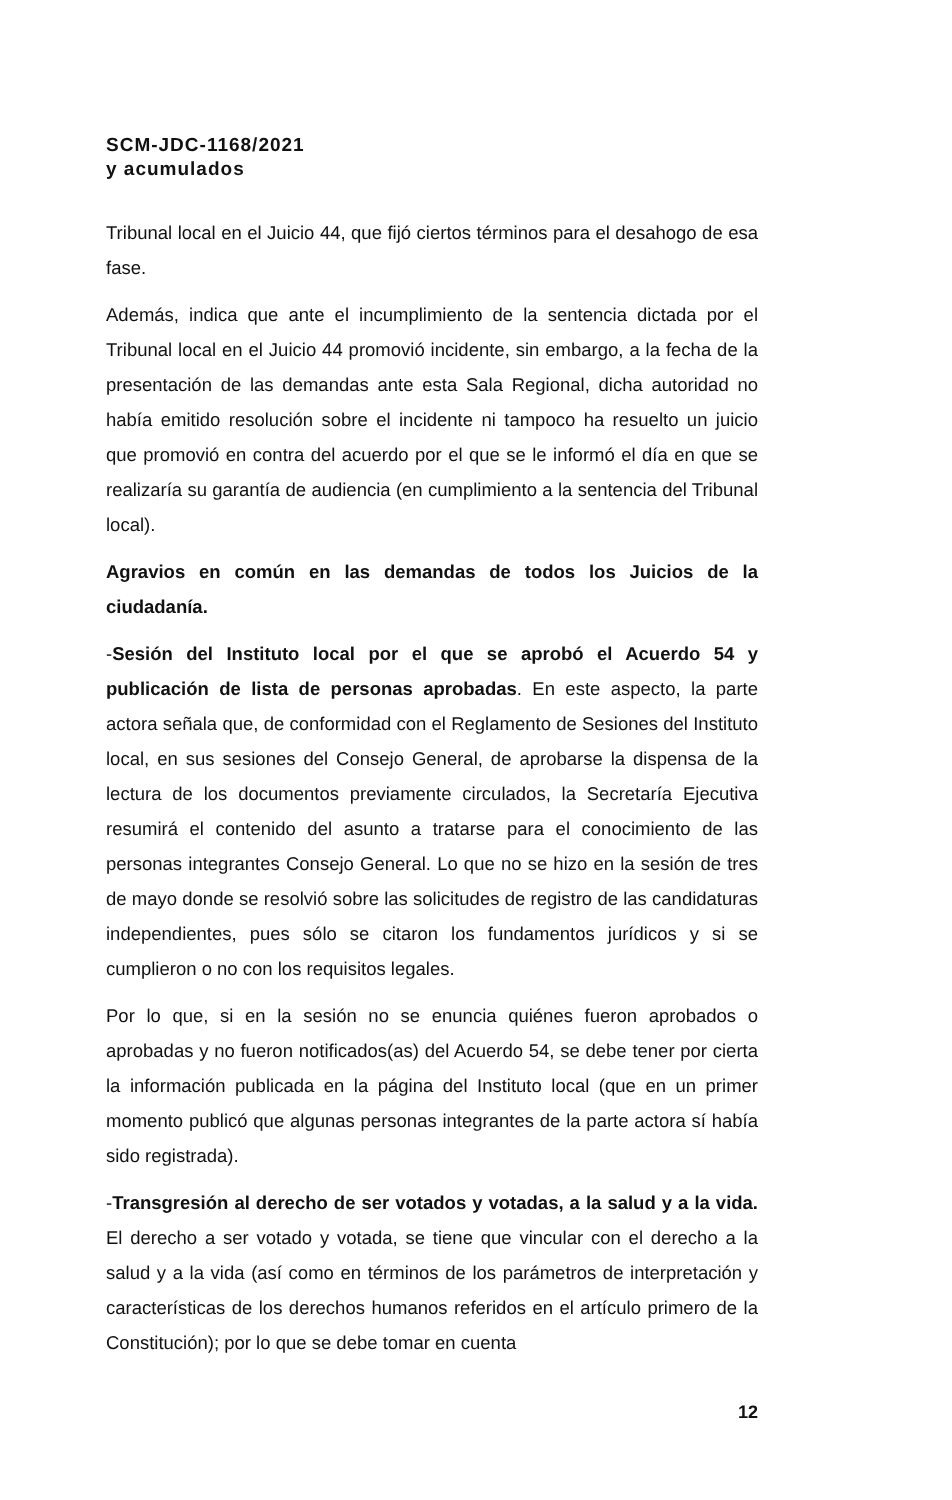SCM-JDC-1168/2021
y acumulados
Tribunal local en el Juicio 44, que fijó ciertos términos para el desahogo de esa fase.
Además, indica que ante el incumplimiento de la sentencia dictada por el Tribunal local en el Juicio 44 promovió incidente, sin embargo, a la fecha de la presentación de las demandas ante esta Sala Regional, dicha autoridad no había emitido resolución sobre el incidente ni tampoco ha resuelto un juicio que promovió en contra del acuerdo por el que se le informó el día en que se realizaría su garantía de audiencia (en cumplimiento a la sentencia del Tribunal local).
Agravios en común en las demandas de todos los Juicios de la ciudadanía.
-Sesión del Instituto local por el que se aprobó el Acuerdo 54 y publicación de lista de personas aprobadas. En este aspecto, la parte actora señala que, de conformidad con el Reglamento de Sesiones del Instituto local, en sus sesiones del Consejo General, de aprobarse la dispensa de la lectura de los documentos previamente circulados, la Secretaría Ejecutiva resumirá el contenido del asunto a tratarse para el conocimiento de las personas integrantes Consejo General. Lo que no se hizo en la sesión de tres de mayo donde se resolvió sobre las solicitudes de registro de las candidaturas independientes, pues sólo se citaron los fundamentos jurídicos y si se cumplieron o no con los requisitos legales.
Por lo que, si en la sesión no se enuncia quiénes fueron aprobados o aprobadas y no fueron notificados(as) del Acuerdo 54, se debe tener por cierta la información publicada en la página del Instituto local (que en un primer momento publicó que algunas personas integrantes de la parte actora sí había sido registrada).
-Transgresión al derecho de ser votados y votadas, a la salud y a la vida. El derecho a ser votado y votada, se tiene que vincular con el derecho a la salud y a la vida (así como en términos de los parámetros de interpretación y características de los derechos humanos referidos en el artículo primero de la Constitución); por lo que se debe tomar en cuenta
12